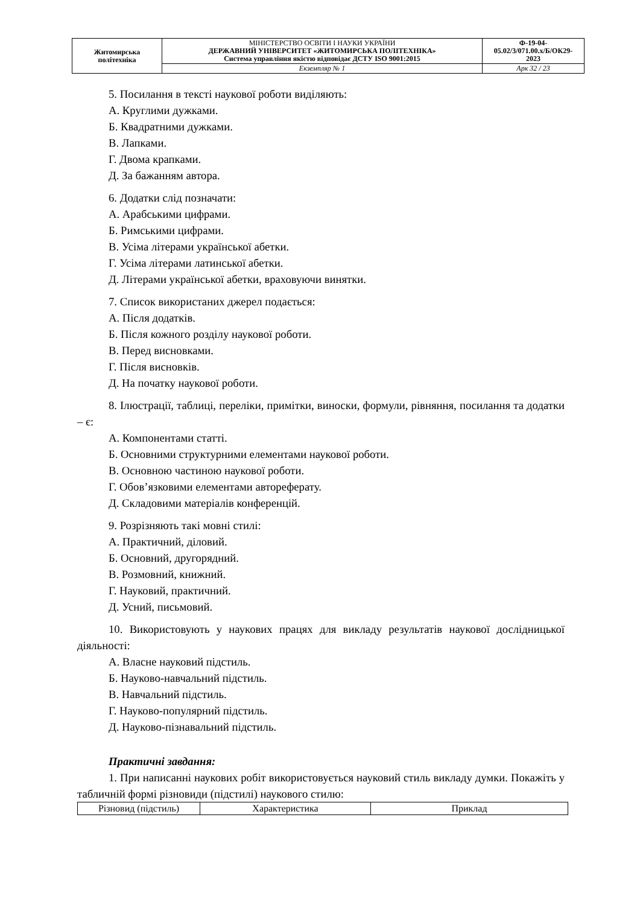| Житомирська політехніка | МІНІСТЕРСТВО ОСВІТИ І НАУКИ УКРАЇНИ ДЕРЖАВНИЙ УНІВЕРСИТЕТ «ЖИТОМИРСЬКА ПОЛІТЕХНІКА» Система управління якістю відповідає ДСТУ ISO 9001:2015 | Ф-19-04- 05.02/3/071.00.х/Б/ОК29- 2023 |
| | Екземпляр № 1 | Арк 32 / 23 |
5. Посилання в тексті наукової роботи виділяють:
А. Круглими дужками.
Б. Квадратними дужками.
В. Лапками.
Г. Двома крапками.
Д. За бажанням автора.
6. Додатки слід позначати:
А. Арабськими цифрами.
Б. Римськими цифрами.
В. Усіма літерами української абетки.
Г. Усіма літерами латинської абетки.
Д. Літерами української абетки, враховуючи винятки.
7. Список використаних джерел подається:
А. Після додатків.
Б. Після кожного розділу наукової роботи.
В. Перед висновками.
Г. Після висновків.
Д. На початку наукової роботи.
8. Ілюстрації, таблиці, переліки, примітки, виноски, формули, рівняння, посилання та додатки – є:
А. Компонентами статті.
Б. Основними структурними елементами наукової роботи.
В. Основною частиною наукової роботи.
Г. Обов’язковими елементами автореферату.
Д. Складовими матеріалів конференцій.
9. Розрізняють такі мовні стилі:
А. Практичний, діловий.
Б. Основний, другорядний.
В. Розмовний, книжний.
Г. Науковий, практичний.
Д. Усний, письмовий.
10. Використовують у наукових працях для викладу результатів наукової дослідницької діяльності:
А. Власне науковий підстиль.
Б. Науково-навчальний підстиль.
В. Навчальний підстиль.
Г. Науково-популярний підстиль.
Д. Науково-пізнавальний підстиль.
Практичні завдання:
1. При написанні наукових робіт використовується науковий стиль викладу думки. Покажіть у табличній формі різновиди (підстилі) наукового стилю:
| Різновид (підстиль) | Характеристика | Приклад |